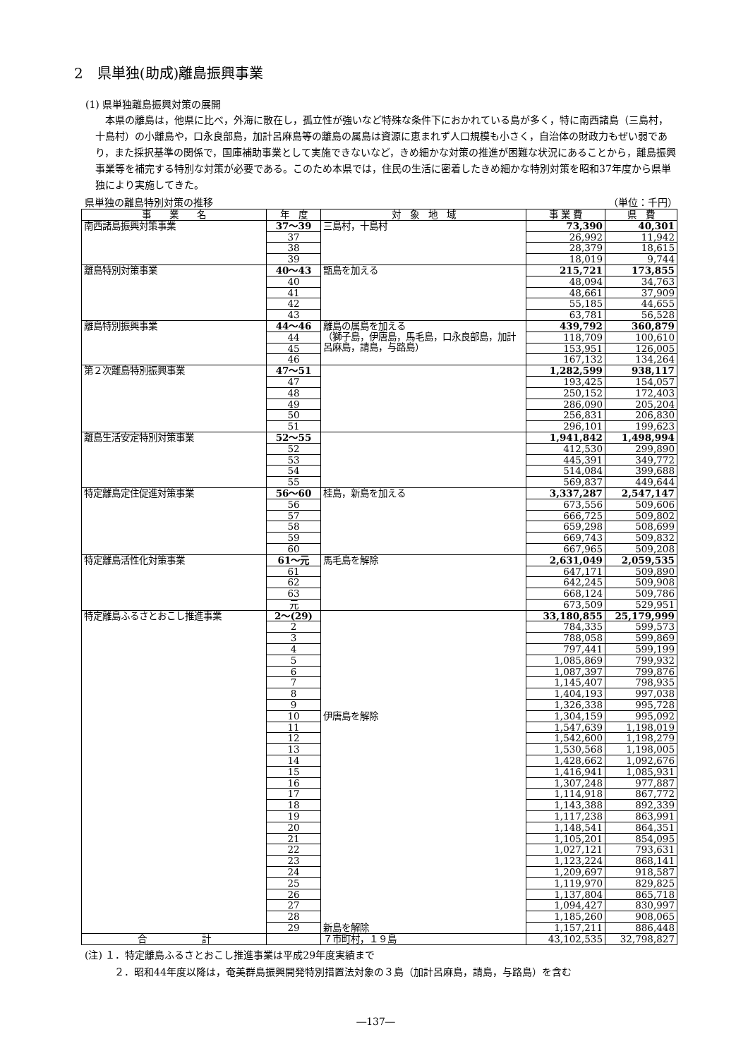2　県単独(助成)離島振興事業
(1) 県単独離島振興対策の展開
本県の離島は，他県に比べ，外海に散在し，孤立性が強いなど特殊な条件下におかれている島が多く，特に南西諸島（三島村，十島村）の小離島や，口永良部島，加計呂麻島等の離島の属島は資源に恵まれず人口規模も小さく，自治体の財政力もぜい弱であり，また採択基準の関係で，国庫補助事業として実施できないなど，きめ細かな対策の推進が困難な状況にあることから，離島振興事業等を補完する特別な対策が必要である。このため本県では，住民の生活に密着したきめ細かな特別対策を昭和37年度から県単独により実施してきた。
県単独の離島特別対策の推移 （単位：千円）
| 事 業 名 | 年 度 | 対 象 地 域 | 事 業 費 | 県 費 |
| --- | --- | --- | --- | --- |
| 南西諸島振興対策事業 | 37～39 | 三島村，十島村 | 73,390 | 40,301 |
| | 37 | | 26,992 | 11,942 |
| | 38 | | 28,379 | 18,615 |
| | 39 | | 18,019 | 9,744 |
| 離島特別対策事業 | 40～43 | 甑島を加える | 215,721 | 173,855 |
| | 40 | | 48,094 | 34,763 |
| | 41 | | 48,661 | 37,909 |
| | 42 | | 55,185 | 44,655 |
| | 43 | | 63,781 | 56,528 |
| 離島特別振興事業 | 44～46 | 離島の属島を加える （獅子島，伊唐島，馬毛島，口永良部島，加計呂麻島，請島，与路島） | 439,792 | 360,879 |
| | 44 | | 118,709 | 100,610 |
| | 45 | | 153,951 | 126,005 |
| | 46 | | 167,132 | 134,264 |
| 第２次離島特別振興事業 | 47～51 | | 1,282,599 | 938,117 |
| | 47 | | 193,425 | 154,057 |
| | 48 | | 250,152 | 172,403 |
| | 49 | | 286,090 | 205,204 |
| | 50 | | 256,831 | 206,830 |
| | 51 | | 296,101 | 199,623 |
| 離島生活安定特別対策事業 | 52～55 | | 1,941,842 | 1,498,994 |
| | 52 | | 412,530 | 299,890 |
| | 53 | | 445,391 | 349,772 |
| | 54 | | 514,084 | 399,688 |
| | 55 | | 569,837 | 449,644 |
| 特定離島定住促進対策事業 | 56～60 | 桂島，新島を加える | 3,337,287 | 2,547,147 |
| | 56 | | 673,556 | 509,606 |
| | 57 | | 666,725 | 509,802 |
| | 58 | | 659,298 | 508,699 |
| | 59 | | 669,743 | 509,832 |
| | 60 | | 667,965 | 509,208 |
| 特定離島活性化対策事業 | 61～元 | 馬毛島を解除 | 2,631,049 | 2,059,535 |
| | 61 | | 647,171 | 509,890 |
| | 62 | | 642,245 | 509,908 |
| | 63 | | 668,124 | 509,786 |
| | 元 | | 673,509 | 529,951 |
| 特定離島ふるさとおこし推進事業 | 2～(29) | | 33,180,855 | 25,179,999 |
| | 2 | | 784,335 | 599,573 |
| | 3 | | 788,058 | 599,869 |
| | 4 | | 797,441 | 599,199 |
| | 5 | | 1,085,869 | 799,932 |
| | 6 | | 1,087,397 | 799,876 |
| | 7 | | 1,145,407 | 798,935 |
| | 8 | | 1,404,193 | 997,038 |
| | 9 | | 1,326,338 | 995,728 |
| | 10 | 伊唐島を解除 | 1,304,159 | 995,092 |
| | 11 | | 1,547,639 | 1,198,019 |
| | 12 | | 1,542,600 | 1,198,279 |
| | 13 | | 1,530,568 | 1,198,005 |
| | 14 | | 1,428,662 | 1,092,676 |
| | 15 | | 1,416,941 | 1,085,931 |
| | 16 | | 1,307,248 | 977,887 |
| | 17 | | 1,114,918 | 867,772 |
| | 18 | | 1,143,388 | 892,339 |
| | 19 | | 1,117,238 | 863,991 |
| | 20 | | 1,148,541 | 864,351 |
| | 21 | | 1,105,201 | 854,095 |
| | 22 | | 1,027,121 | 793,631 |
| | 23 | | 1,123,224 | 868,141 |
| | 24 | | 1,209,697 | 918,587 |
| | 25 | | 1,119,970 | 829,825 |
| | 26 | | 1,137,804 | 865,718 |
| | 27 | | 1,094,427 | 830,997 |
| | 28 | | 1,185,260 | 908,065 |
| | 29 | 新島を解除 | 1,157,211 | 886,448 |
| 合 計 | | ７市町村，１９島 | 43,102,535 | 32,798,827 |
(注) １．特定離島ふるさとおこし推進事業は平成29年度実績まで
　　　２．昭和44年度以降は，奄美群島振興開発特別措置法対象の３島（加計呂麻島，請島，与路島）を含む
―137―